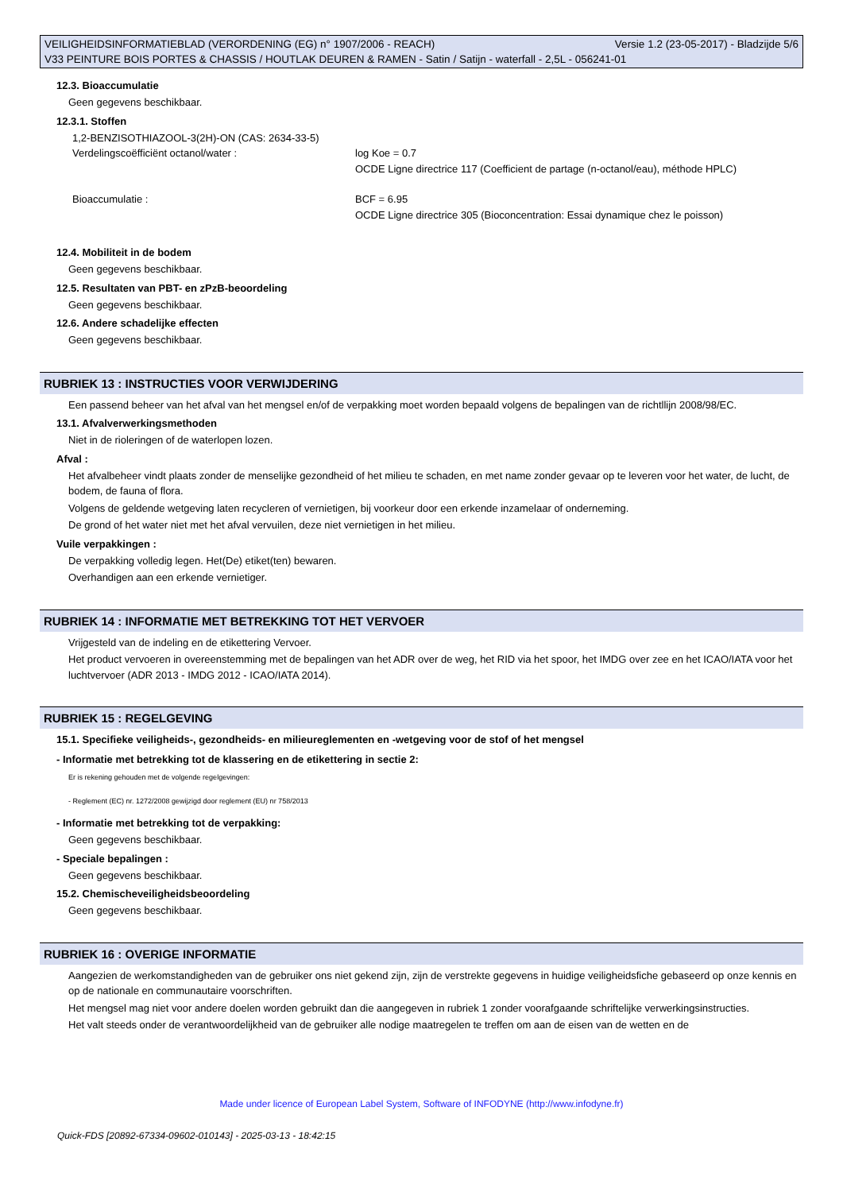VEILIGHEIDSINFORMATIEBLAD (VERORDENING (EG) n° 1907/2006 - REACH) Versie 1.2 (23-05-2017) - Bladzijde 5/6
V33 PEINTURE BOIS PORTES & CHASSIS / HOUTLAK DEUREN & RAMEN - Satin / Satijn - waterfall - 2,5L - 056241-01
12.3. Bioaccumulatie
Geen gegevens beschikbaar.
12.3.1. Stoffen
1,2-BENZISOTHIAZOOL-3(2H)-ON (CAS: 2634-33-5)
Verdelingscoëfficiënt octanol/water : log Koe = 0.7
OCDE Ligne directrice 117 (Coefficient de partage (n-octanol/eau), méthode HPLC)
Bioaccumulatie : BCF = 6.95
OCDE Ligne directrice 305 (Bioconcentration: Essai dynamique chez le poisson)
12.4. Mobiliteit in de bodem
Geen gegevens beschikbaar.
12.5. Resultaten van PBT- en zPzB-beoordeling
Geen gegevens beschikbaar.
12.6. Andere schadelijke effecten
Geen gegevens beschikbaar.
RUBRIEK 13 : INSTRUCTIES VOOR VERWIJDERING
Een passend beheer van het afval van het mengsel en/of de verpakking moet worden bepaald volgens de bepalingen van de richtllijn 2008/98/EC.
13.1. Afvalverwerkingsmethoden
Niet in de rioleringen of de waterlopen lozen.
Afval :
Het afvalbeheer vindt plaats zonder de menselijke gezondheid of het milieu te schaden, en met name zonder gevaar op te leveren voor het water, de lucht, de bodem, de fauna of flora.
Volgens de geldende wetgeving laten recycleren of vernietigen, bij voorkeur door een erkende inzamelaar of onderneming.
De grond of het water niet met het afval vervuilen, deze niet vernietigen in het milieu.
Vuile verpakkingen :
De verpakking volledig legen. Het(De) etiket(ten) bewaren.
Overhandigen aan een erkende vernietiger.
RUBRIEK 14 : INFORMATIE MET BETREKKING TOT HET VERVOER
Vrijgesteld van de indeling en de etikettering Vervoer.
Het product vervoeren in overeenstemming met de bepalingen van het ADR over de weg, het RID via het spoor, het IMDG over zee en het ICAO/IATA voor het luchtvervoer (ADR 2013 - IMDG 2012 - ICAO/IATA 2014).
RUBRIEK 15 : REGELGEVING
15.1. Specifieke veiligheids-, gezondheids- en milieureglementen en -wetgeving voor de stof of het mengsel
- Informatie met betrekking tot de klassering en de etikettering in sectie 2:
Er is rekening gehouden met de volgende regelgevingen:
- Reglement (EC) nr. 1272/2008 gewijzigd door reglement (EU) nr 758/2013
- Informatie met betrekking tot de verpakking:
Geen gegevens beschikbaar.
- Speciale bepalingen :
Geen gegevens beschikbaar.
15.2. Chemischeveiligheidsbeoordeling
Geen gegevens beschikbaar.
RUBRIEK 16 : OVERIGE INFORMATIE
Aangezien de werkomstandigheden van de gebruiker ons niet gekend zijn, zijn de verstrekte gegevens in huidige veiligheidsfiche gebaseerd op onze kennis en op de nationale en communautaire voorschriften.
Het mengsel mag niet voor andere doelen worden gebruikt dan die aangegeven in rubriek 1 zonder voorafgaande schriftelijke verwerkingsinstructies.
Het valt steeds onder de verantwoordelijkheid van de gebruiker alle nodige maatregelen te treffen om aan de eisen van de wetten en de
Made under licence of European Label System, Software of INFODYNE (http://www.infodyne.fr)
Quick-FDS [20892-67334-09602-010143] - 2025-03-13 - 18:42:15